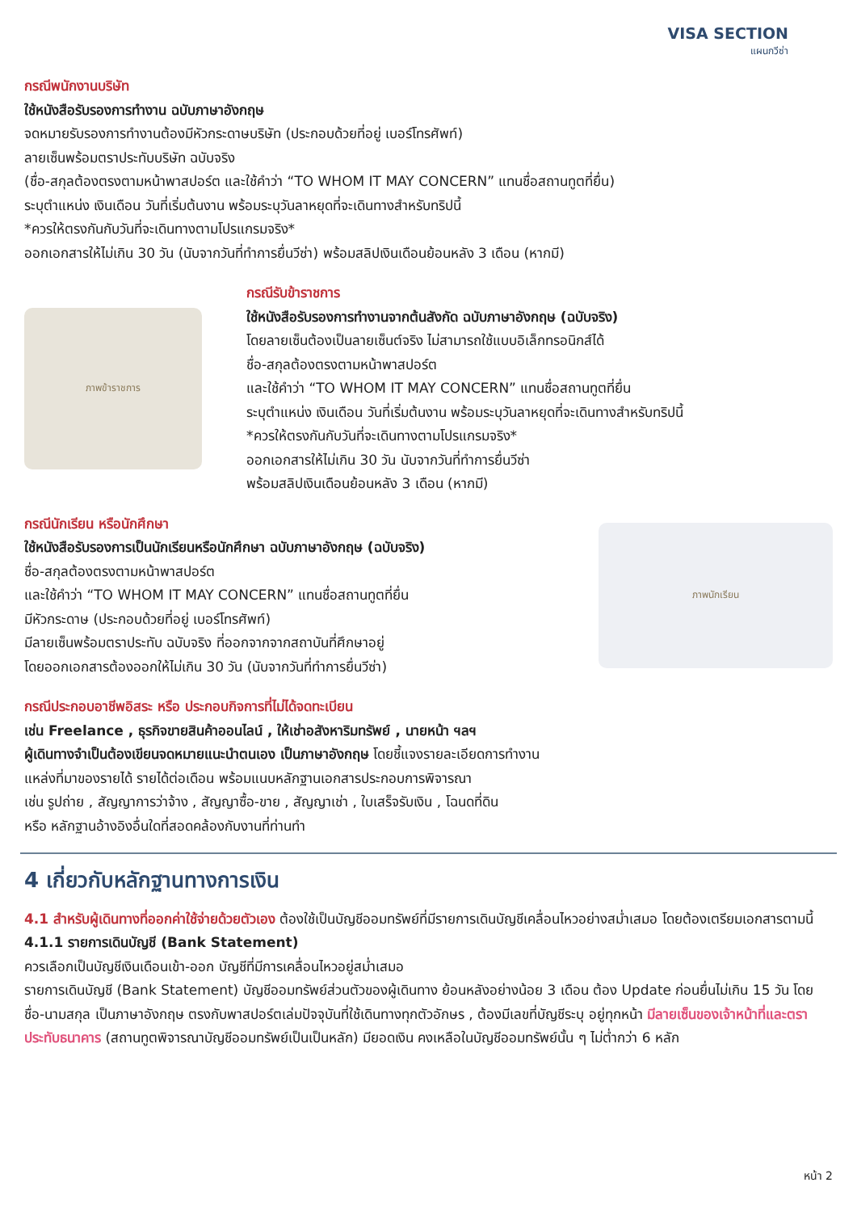VISA SECTION
แผนกวีซ่า
กรณีพนักงานบริษัท
ใช้หนังสือรับรองการทำงาน ฉบับภาษาอังกฤษ
จดหมายรับรองการทำงานต้องมีหัวกระดาษบริษัท (ประกอบด้วยที่อยู่ เบอร์โทรศัพท์)
ลายเซ็นพร้อมตราประทับบริษัท ฉบับจริง
(ชื่อ-สกุลต้องตรงตามหน้าพาสปอร์ต และใช้คำว่า “TO WHOM IT MAY CONCERN” แทนชื่อสถานทูตที่ยื่น)
ระบุตำแหน่ง เงินเดือน วันที่เริ่มต้นงาน พร้อมระบุวันลาหยุดที่จะเดินทางสำหรับทริปนี้
*ควรให้ตรงกันกับวันที่จะเดินทางตามโปรแกรมจริง*
ออกเอกสารให้ไม่เกิน 30 วัน (นับจากวันที่ทำการยื่นวีซ่า) พร้อมสลิปเงินเดือนย้อนหลัง 3 เดือน (หากมี)
ภาพข้าราชการ
กรณีรับข้าราชการ
ใช้หนังสือรับรองการทำงานจากต้นสังกัด ฉบับภาษาอังกฤษ (ฉบับจริง)
โดยลายเซ็นต้องเป็นลายเซ็นต์จริง ไม่สามารถใช้แบบอิเล็กทรอนิกส์ได้
ชื่อ-สกุลต้องตรงตามหน้าพาสปอร์ต
และใช้คำว่า “TO WHOM IT MAY CONCERN” แทนชื่อสถานทูตที่ยื่น
ระบุตำแหน่ง เงินเดือน วันที่เริ่มต้นงาน พร้อมระบุวันลาหยุดที่จะเดินทางสำหรับทริปนี้
*ควรให้ตรงกันกับวันที่จะเดินทางตามโปรแกรมจริง*
ออกเอกสารให้ไม่เกิน 30 วัน นับจากวันที่ทำการยื่นวีซ่า
พร้อมสลิปเงินเดือนย้อนหลัง 3 เดือน (หากมี)
กรณีนักเรียน หรือนักศึกษา
ใช้หนังสือรับรองการเป็นนักเรียนหรือนักศึกษา ฉบับภาษาอังกฤษ (ฉบับจริง)
ชื่อ-สกุลต้องตรงตามหน้าพาสปอร์ต
และใช้คำว่า “TO WHOM IT MAY CONCERN” แทนชื่อสถานทูตที่ยื่น
มีหัวกระดาษ (ประกอบด้วยที่อยู่ เบอร์โทรศัพท์)
มีลายเซ็นพร้อมตราประทับ ฉบับจริง ที่ออกจากจากสถาบันที่ศึกษาอยู่
โดยออกเอกสารต้องออกให้ไม่เกิน 30 วัน (นับจากวันที่ทำการยื่นวีซ่า)
ภาพนักเรียน
กรณีประกอบอาชีพอิสระ หรือ ประกอบกิจการที่ไม่ได้จดทะเบียน
เช่น Freelance , ธุรกิจขายสินค้าออนไลน์ , ให้เช่าอสังหาริมทรัพย์ , นายหน้า ฯลฯ
ผู้เดินทางจำเป็นต้องเขียนจดหมายแนะนำตนเอง เป็นภาษาอังกฤษ โดยชี้แจงรายละเอียดการทำงาน
แหล่งที่มาของรายได้ รายได้ต่อเดือน พร้อมแนบหลักฐานเอกสารประกอบการพิจารณา
เช่น รูปถ่าย , สัญญาการว่าจ้าง , สัญญาซื้อ-ขาย , สัญญาเช่า , ใบเสร็จรับเงิน , โฉนดที่ดิน
หรือ หลักฐานอ้างอิงอื่นใดที่สอดคล้องกับงานที่ท่านทำ
4 เกี่ยวกับหลักฐานทางการเงิน
4.1 สำหรับผู้เดินทางที่ออกค่าใช้จ่ายด้วยตัวเอง ต้องใช้เป็นบัญชีออมทรัพย์ที่มีรายการเดินบัญชีเคลื่อนไหวอย่างสม่ำเสมอ โดยต้องเตรียมเอกสารตามนี้
4.1.1 รายการเดินบัญชี (Bank Statement)
ควรเลือกเป็นบัญชีเงินเดือนเข้า-ออก บัญชีที่มีการเคลื่อนไหวอยู่สม่ำเสมอ
รายการเดินบัญชี (Bank Statement) บัญชีออมทรัพย์ส่วนตัวของผู้เดินทาง ย้อนหลังอย่างน้อย 3 เดือน ต้อง Update ก่อนยื่นไม่เกิน 15 วัน โดย ชื่อ-นามสกุล เป็นภาษาอังกฤษ ตรงกับพาสปอร์ตเล่มปัจจุบันที่ใช้เดินทางทุกตัวอักษร , ต้องมีเลขที่บัญชีระบุ อยู่ทุกหน้า มีลายเซ็นของเจ้าหน้าที่และตราประทับธนาคาร (สถานทูตพิจารณาบัญชีออมทรัพย์เป็นเป็นหลัก) มียอดเงิน คงเหลือในบัญชีออมทรัพย์นั้น ๆ ไม่ต่ำกว่า 6 หลัก
หน้า 2